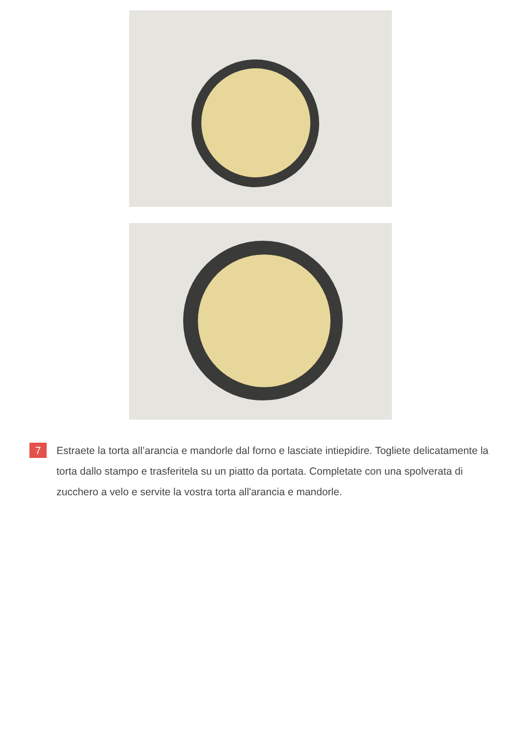7
Estraete la torta all’arancia e mandorle dal forno e lasciate intiepidire. Togliete delicatamente la torta dallo stampo e trasferitela su un piatto da portata. Completate con una spolverata di zucchero a velo e servite la vostra torta all'arancia e mandorle.